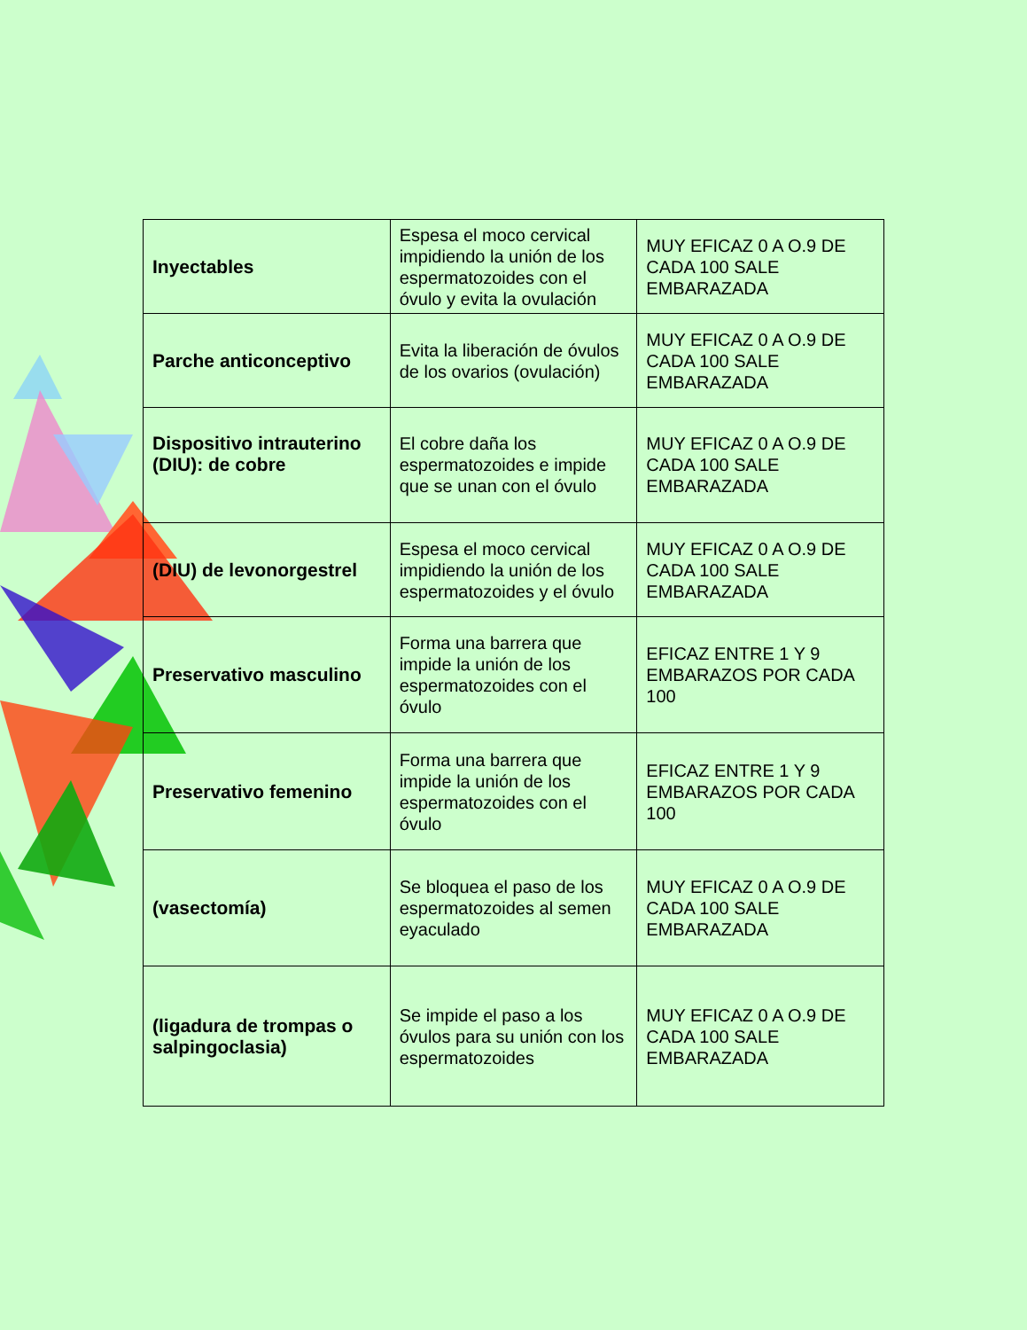| Inyectables | Espesa el moco cervical impidiendo la unión de los espermatozoides con el óvulo y evita la ovulación | MUY EFICAZ 0 A O.9 DE CADA 100 SALE EMBARAZADA |
| Parche anticonceptivo | Evita la liberación de óvulos de los ovarios (ovulación) | MUY EFICAZ 0 A O.9 DE CADA 100 SALE EMBARAZADA |
| Dispositivo intrauterino (DIU): de cobre | El cobre daña los espermatozoides e impide que se unan con el óvulo | MUY EFICAZ 0 A O.9 DE CADA 100 SALE EMBARAZADA |
| (DIU) de levonorgestrel | Espesa el moco cervical impidiendo la unión de los espermatozoides y el óvulo | MUY EFICAZ 0 A O.9 DE CADA 100 SALE EMBARAZADA |
| Preservativo masculino | Forma una barrera que impide la unión de los espermatozoides con el óvulo | EFICAZ ENTRE 1 Y 9 EMBARAZOS POR CADA 100 |
| Preservativo femenino | Forma una barrera que impide la unión de los espermatozoides con el óvulo | EFICAZ ENTRE 1 Y 9 EMBARAZOS POR CADA 100 |
| (vasectomía) | Se bloquea el paso de los espermatozoides al semen eyaculado | MUY EFICAZ 0 A O.9 DE CADA 100 SALE EMBARAZADA |
| (ligadura de trompas o salpingoclasia) | Se impide el paso a los óvulos para su unión con los espermatozoides | MUY EFICAZ 0 A O.9 DE CADA 100 SALE EMBARAZADA |